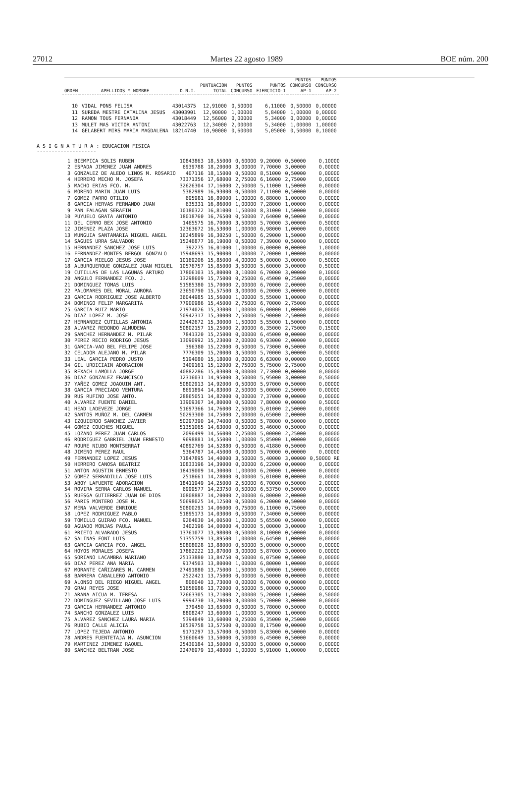27012 Martes 22 agosto 1989 BOE núm. 200
| ORDEN | APELLIDOS Y NOMBRE | D.N.I. | PUNTUACION TOTAL | PUNTOS CONCURSO | PUNTOS EJERCICIO-I | PUNTOS CONCURSO AP-1 | PUNTOS CONCURSO AP-2 |
| --- | --- | --- | --- | --- | --- | --- | --- |
| 10 | VIDAL PONS FELISA | 43014375 | 12,91000 | 0,50000 | 6,11000 | 0,50000 | 0,00000 |
| 11 | SUREDA MESTRE CATALINA JESUS | 43003901 | 12,90000 | 1,00000 | 5,84000 | 1,00000 | 0,00000 |
| 12 | RAMON TOUS FERNANDA | 43018449 | 12,56000 | 0,00000 | 5,34000 | 0,00000 | 0,00000 |
| 13 | MULET MAS VICTOR ANTONI | 43022763 | 12,34000 | 2,00000 | 5,34000 | 1,00000 | 1,00000 |
| 14 | GELABERT MIRS MARIA MAGDALENA | 18214740 | 10,90000 | 0,60000 | 5,05000 | 0,50000 | 0,10000 |
A S I G N A T U R A : EDUCACION FISICA
--------------------
| 1 | BIEMPICA SOLIS RUBEN | 10843863 | 18,55000 | 0,60000 | 9,20000 | 0,50000 | 0,10000 |
| 2 | ESPADA JIMENEZ JUAN ANDRES | 6939788 | 18,20000 | 3,00000 | 7,70000 | 3,00000 | 0,00000 |
| 3 | GONZALEZ DE ALEDO LINOS M. ROSARIO | 407116 | 18,15000 | 0,50000 | 8,51000 | 0,50000 | 0,00000 |
| 4 | HERRERO MECHO M. JOSEFA | 73371356 | 17,68000 | 2,75000 | 6,16000 | 2,75000 | 0,00000 |
| 5 | MACHO ERIAS FCO. M. | 32626304 | 17,16000 | 2,50000 | 5,11000 | 1,50000 | 0,00000 |
| 6 | MORENO MARIN JUAN LUIS | 5382989 | 16,93000 | 0,50000 | 7,11000 | 0,50000 | 0,00000 |
| 7 | GOMEZ PARRO OTILIO | 695981 | 16,89000 | 1,00000 | 6,88000 | 1,00000 | 0,00000 |
| 8 | GARCIA HERVAS FERNANDO JUAN | 635331 | 16,86000 | 1,00000 | 7,28000 | 1,00000 | 0,00000 |
| 9 | PAN FALAGAN SERAFIN | 10180322 | 16,81000 | 1,50000 | 8,31000 | 1,50000 | 0,00000 |
| 10 | PUYUELO GRATA ANTONIO | 18018760 | 16,76500 | 0,50000 | 7,64000 | 0,50000 | 0,00000 |
| 11 | DEL CERRO BEX JOSE ANTONIO | 1465575 | 16,70000 | 3,50000 | 5,70000 | 3,00000 | 0,50000 |
| 12 | JIMENEZ PLAZA JOSE | 12363672 | 16,53000 | 1,00000 | 6,98000 | 1,00000 | 0,00000 |
| 13 | MUNGUIA SANTAMARIA MIGUEL ANGEL | 16245899 | 16,30250 | 1,50000 | 6,29000 | 1,50000 | 0,00000 |
| 14 | SAGUES URRA SALVADOR | 15246877 | 16,19000 | 0,50000 | 7,39000 | 0,50000 | 0,00000 |
| 15 | HERNANDEZ SANCHEZ JOSE LUIS | 392275 | 16,01000 | 1,00000 | 6,00000 | 0,00000 | 1,00000 |
| 16 | FERNANDEZ-MONTES BERGOL GONZALO | 15948693 | 15,90000 | 1,00000 | 7,20000 | 1,00000 | 0,00000 |
| 17 | GARCIA MIELGO JESUS JOSE | 10169206 | 15,85000 | 4,00000 | 5,00000 | 3,00000 | 0,50000 |
| 18 | ALBURQUERQUE GONZALEZ JUAN MIGUEL | 10576757 | 15,85000 | 3,50000 | 5,60000 | 3,00000 | 0,50000 |
| 19 | CUTILLAS DE LAS LAGUNAS ARTURO | 17806103 | 15,80000 | 3,10000 | 6,70000 | 3,00000 | 0,10000 |
| 20 | ANGULO FERNANDEZ FCO. J. | 13298609 | 15,75000 | 0,25000 | 6,45000 | 0,25000 | 0,00000 |
| 21 | DOMINGUEZ TOMAS LUIS | 51585380 | 15,70000 | 2,00000 | 6,70000 | 2,00000 | 0,00000 |
| 22 | PALOMARES DEL MORAL AURORA | 23650790 | 15,57500 | 3,00000 | 6,20000 | 3,00000 | 0,00000 |
| 23 | GARCIA RODRIGUEZ JOSE ALBERTO | 36044985 | 15,56000 | 1,00000 | 5,55000 | 1,00000 | 0,00000 |
| 24 | DOMINGO FELIP MARGARITA | 77900986 | 15,45000 | 2,75000 | 6,70000 | 2,75000 | 0,00000 |
| 25 | GARCIA RUIZ MARIO | 21974026 | 15,33000 | 1,00000 | 6,00000 | 1,00000 | 0,00000 |
| 26 | DIAZ LOPEZ M. JOSE | 50942317 | 15,30000 | 2,50000 | 5,90000 | 2,50000 | 0,00000 |
| 27 | HERNANDEZ CUTILLAS ANTONIA | 22442672 | 15,30000 | 1,50000 | 5,55000 | 1,50000 | 0,00000 |
| 28 | ALVAREZ REDONDO ALMUDENA | 50802157 | 15,25000 | 2,90000 | 6,35000 | 2,75000 | 0,15000 |
| 29 | SANCHEZ HERNANDEZ M. PILAR | 7841320 | 15,25000 | 0,00000 | 6,45000 | 0,00000 | 0,00000 |
| 30 | PEREZ RECIO RODRIGO JESUS | 13090992 | 15,23000 | 2,00000 | 6,93000 | 2,00000 | 0,00000 |
| 31 | GARCIA-VAO BEL FELIPE JOSE | 396380 | 15,22000 | 0,50000 | 5,73000 | 0,50000 | 0,00000 |
| 32 | CELADOR ALEJANO M. PILAR | 7776309 | 15,20000 | 3,50000 | 5,70000 | 3,00000 | 0,50000 |
| 33 | LEAL GARCIA PEDRO JUSTO | 5194080 | 15,18000 | 0,00000 | 6,63000 | 0,00000 | 0,00000 |
| 34 | GIL URDICIAIN ADORACION | 3409161 | 15,12000 | 2,75000 | 5,75000 | 2,75000 | 0,00000 |
| 35 | REXACH LAMOLLA JORGE | 40882286 | 15,03000 | 0,00000 | 7,73000 | 0,00000 | 0,00000 |
| 36 | DIAZ GONZALEZ FRANCISCO | 12316031 | 14,95000 | 3,50000 | 5,95000 | 3,00000 | 0,50000 |
| 37 | YAÑEZ GOMEZ JOAQUIN ANT. | 50802913 | 14,92000 | 0,50000 | 5,97000 | 0,50000 | 0,00000 |
| 38 | GARCIA PRECIADO VENTURA | 8691894 | 14,83000 | 2,50000 | 5,00000 | 2,50000 | 0,00000 |
| 39 | RUS RUFINO JOSE ANTO. | 28865051 | 14,82000 | 0,00000 | 7,37000 | 0,00000 | 0,00000 |
| 40 | ALVAREZ FUENTE DANIEL | 13909367 | 14,80000 | 0,50000 | 7,80000 | 0,00000 | 0,50000 |
| 41 | HEAD LADEVEZE JORGE | 51697366 | 14,76000 | 2,50000 | 5,01000 | 2,50000 | 0,00000 |
| 42 | SANTOS MUÑOZ M. DEL CARMEN | 50293300 | 14,75000 | 2,00000 | 6,65000 | 2,00000 | 0,00000 |
| 43 | IZQUIERDO SANCHEZ JAVIER | 50297390 | 14,74000 | 0,50000 | 5,78000 | 0,50000 | 0,00000 |
| 44 | GOMEZ COUCHES MIGUEL | 51351065 | 14,63000 | 0,50000 | 5,46000 | 0,50000 | 0,00000 |
| 45 | LOZANO PEREZ JUAN CARLOS | 2096499 | 14,56000 | 2,25000 | 5,00000 | 2,25000 | 0,00000 |
| 46 | RODRIGUEZ GABRIEL JUAN ERNESTO | 9698881 | 14,55000 | 1,00000 | 5,85000 | 1,00000 | 0,00000 |
| 47 | ROURE NIUBO MONTSERRAT | 40892769 | 14,52880 | 0,50000 | 6,41880 | 0,50000 | 0,00000 |
| 48 | JIMENO PEREZ RAUL | 5364787 | 14,45000 | 0,00000 | 5,70000 | 0,00000 | 0,00000 |
| 49 | FERNANDEZ LOPEZ JESUS | 71847895 | 14,40000 | 3,50000 | 5,40000 | 3,00000 | 0,50000 RE |
| 50 | HERRERO CANOSA BEATRIZ | 10833196 | 14,39000 | 0,00000 | 6,22000 | 0,00000 | 0,00000 |
| 51 | ANTON AGUSTIN ERNESTO | 18419009 | 14,30000 | 1,00000 | 6,20000 | 1,00000 | 0,00000 |
| 52 | GOMEZ SERRADILLA JOSE LUIS | 2518661 | 14,28000 | 0,00000 | 5,01000 | 0,00000 | 0,00000 |
| 53 | ABOY LAFUENTE ADORACION | 18411949 | 14,25000 | 2,50000 | 6,70000 | 0,50000 | 2,00000 |
| 54 | ROVIRA SERNA CARLOS MANUEL | 6999577 | 14,23750 | 0,50000 | 6,53750 | 0,50000 | 0,00000 |
| 55 | RUESGA GUTIERREZ JUAN DE DIOS | 10808887 | 14,20000 | 2,00000 | 6,80000 | 2,00000 | 0,00000 |
| 56 | PARIS MONTERO JOSE M. | 50698025 | 14,12500 | 0,50000 | 6,20000 | 0,50000 | 0,00000 |
| 57 | MENA VALVERDE ENRIQUE | 50800293 | 14,06000 | 0,75000 | 6,11000 | 0,75000 | 0,00000 |
| 58 | LOPEZ RODRIGUEZ PABLO | 51895173 | 14,03000 | 0,50000 | 7,34000 | 0,50000 | 0,00000 |
| 59 | TOMILLO GUIRAO FCO. MANUEL | 9264630 | 14,00500 | 1,00000 | 5,65500 | 0,50000 | 0,00000 |
| 60 | AGUADO MONJAS PAULA | 3402196 | 14,00000 | 4,00000 | 5,00000 | 3,00000 | 1,00000 |
| 61 | PRIETO ALVARADO JESUS | 13761077 | 13,98000 | 0,50000 | 8,10000 | 0,50000 | 0,00000 |
| 62 | SALINAS FONT LUIS | 51355759 | 13,89500 | 1,00000 | 6,64500 | 1,00000 | 0,00000 |
| 63 | GARCIA GARCIA FCO. ANGEL | 50808028 | 13,88000 | 0,50000 | 5,00000 | 0,50000 | 0,00000 |
| 64 | HOYOS MORALES JOSEFA | 17862222 | 13,87000 | 3,00000 | 5,87000 | 3,00000 | 0,00000 |
| 65 | SORIANO LACAMBRA MARIANO | 25133880 | 13,84750 | 0,50000 | 6,07500 | 0,50000 | 0,00000 |
| 66 | DIAZ PEREZ ANA MARIA | 9174503 | 13,80000 | 1,00000 | 6,80000 | 1,00000 | 0,00000 |
| 67 | MORANTE CAÑIZARES M. CARMEN | 27491880 | 13,75000 | 1,50000 | 5,00000 | 1,50000 | 0,00000 |
| 68 | BARRERA CABALLERO ANTONIO | 2522421 | 13,75000 | 0,00000 | 6,50000 | 0,00000 | 0,00000 |
| 69 | ALONSO DEL RIEGO MIGUEL ANGEL | 806040 | 13,73000 | 0,00000 | 6,70000 | 0,00000 | 0,00000 |
| 70 | GRAU REYES JOSE | 51656986 | 13,72000 | 0,50000 | 5,00000 | 0,50000 | 0,00000 |
| 71 | ARANA AICUA M. TERESA | 72663305 | 13,71000 | 2,00000 | 5,20000 | 1,50000 | 0,50000 |
| 72 | DOMINGUEZ SEVILLANO JOSE LUIS | 9994730 | 13,70000 | 3,00000 | 5,70000 | 3,00000 | 0,00000 |
| 73 | GARCIA HERNANDEZ ANTONIO | 379450 | 13,65000 | 0,50000 | 5,78000 | 0,50000 | 0,00000 |
| 74 | SANCHO GONZALEZ LUIS | 8808247 | 13,60000 | 1,00000 | 5,90000 | 1,00000 | 0,00000 |
| 75 | ALVAREZ SANCHEZ LAURA MARIA | 5394849 | 13,60000 | 0,25000 | 6,35000 | 0,25000 | 0,00000 |
| 76 | RUBIO CALLE ALICIA | 16539758 | 13,57500 | 0,00000 | 8,17500 | 0,00000 | 0,00000 |
| 77 | LOPEZ TEJEDA ANTONIO | 9171297 | 13,57000 | 0,50000 | 5,83000 | 0,50000 | 0,00000 |
| 78 | ANDRES FUENTETAJA M. ASUNCION | 51660649 | 13,50000 | 0,50000 | 6,45000 | 0,50000 | 0,00000 |
| 79 | MARTINEZ JIMENEZ RAQUEL | 25430184 | 13,50000 | 0,50000 | 5,00000 | 0,50000 | 0,00000 |
| 80 | SANCHEZ BELTRAN JOSE | 22476979 | 13,48000 | 1,00000 | 5,91000 | 1,00000 | 0,00000 |